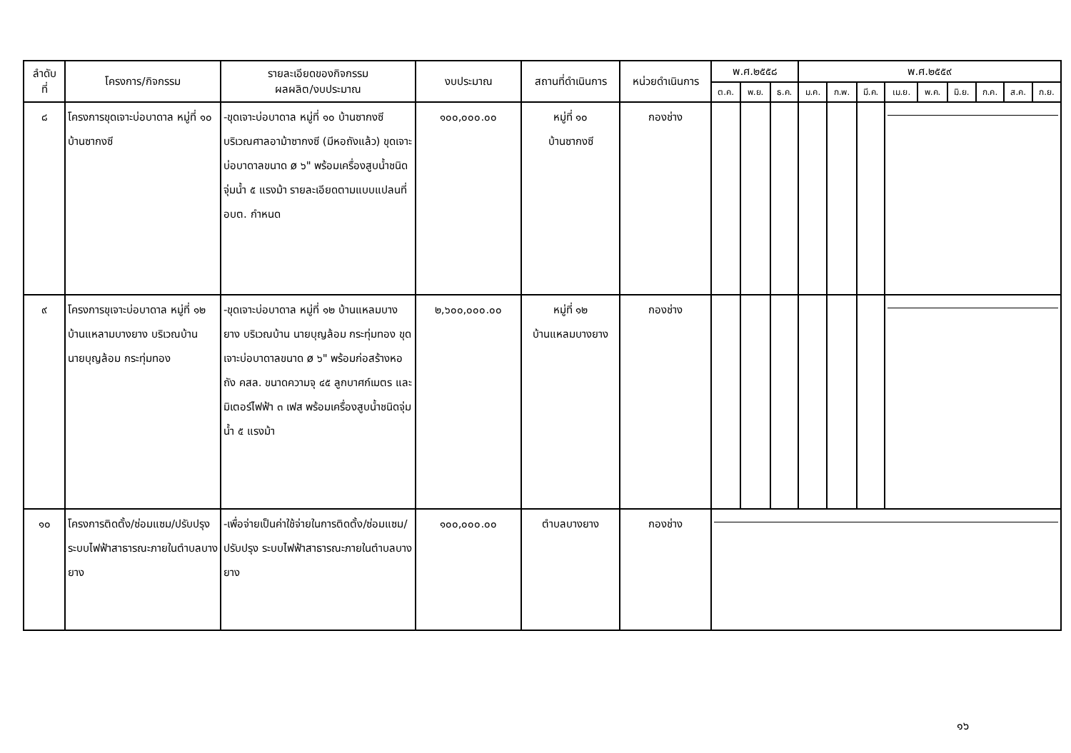| ลำดับ ที่ | โครงการ/กิจกรรม | รายละเอียดของกิจกรรม ผลผลิต/งบประมาณ | งบประมาณ | สถานที่ดำเนินการ | หน่วยดำเนินการ | พ.ศ.๒๕๕๘ | | | พ.ศ.๒๕๕๙ | | | | | | | | |
| --- | --- | --- | --- | --- | --- | --- | --- | --- | --- | --- | --- | --- | --- | --- | --- | --- | --- |
| | | | | | | ต.ค. | พ.ย. | ธ.ค. | ม.ค. | ก.พ. | มี.ค. | เม.ย. | พ.ค. | มิ.ย. | ก.ค. | ส.ค. | ก.ย. |
| ๘ | โครงการขุดเจาะบ่อบาดาล หมู่ที่ ๑๐ บ้านซากงซี | -ขุดเจาะบ่อบาดาล หมู่ที่ ๑๐ บ้านซากงซี บริเวณศาลอาม้าซากงซี (มีหอถังแล้ว) ขุดเจาะบ่อบาดาลขนาด ø ๖" พร้อมเครื่องสูบน้ำชนิดจุ่มน้ำ ๕ แรงม้า รายละเอียดตามแบบแปลนที่ อบต. กำหนด | ๑๐๐,๐๐๐.๐๐ | หมู่ที่ ๑๐ บ้านซากงซี | กองช่าง | | | | | | | | | | | | |
| ๙ | โครงการขุเจาะบ่อบาดาล หมู่ที่ ๑๒ บ้านแหลามบางยาง บริเวณบ้าน นายบุญล้อม กระทุ่มทอง | -ขุดเจาะบ่อบาดาล หมู่ที่ ๑๒ บ้านแหลมบางยาง บริเวณบ้าน นายบุญล้อม กระทุ่มทอง ขุดเจาะบ่อบาดาลขนาด ø ๖" พร้อมก่อสร้างหอถัง คสล. ขนาดความจุ ๔๕ ลูกบาศก์เมตร และมิเตอร์ไฟฟ้า ๓ เฟส พร้อมเครื่องสูบน้ำชนิดจุ่มน้ำ ๕ แรงม้า | ๒,๖๐๐,๐๐๐.๐๐ | หมู่ที่ ๑๒ บ้านแหลมบางยาง | กองช่าง | | | | | | | | | | | | |
| ๑๐ | โครงการติดตั้ง/ซ่อมแซม/ปรับปรุงระบบไฟฟ้าสาธารณะภายในตำบลบางยาง | -เพื่อจ่ายเป็นค่าใช้จ่ายในการติดตั้ง/ซ่อมแซม/ปรับปรุง ระบบไฟฟ้าสาธารณะภายในตำบลบางยาง | ๑๐๐,๐๐๐.๐๐ | ตำบลบางยาง | กองช่าง | | | | | | | | | | | | |
๑๖